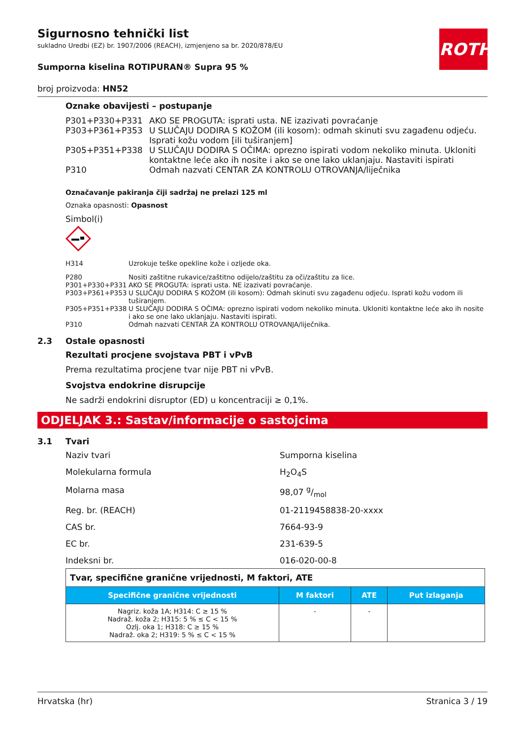ROTH
Sigurnosno tehnički list
sukladno Uredbi (EZ) br. 1907/2006 (REACH), izmjenjeno sa br. 2020/878/EU
Sumporna kiselina ROTIPURAN® Supra 95 %
broj proizvoda: HN52
Oznake obavijesti – postupanje
| P301+P330+P331 | AKO SE PROGUTA: isprati usta. NE izazivati povraćanje |
| P303+P361+P353 | U SLUČAJU DODIRA S KOŽOM (ili kosom): odmah skinuti svu zagađenu odjeću. Isprati kožu vodom [ili tuširanjem] |
| P305+P351+P338 | U SLUČAJU DODIRA S OČIMA: oprezno ispirati vodom nekoliko minuta. Ukloniti kontaktne leće ako ih nosite i ako se one lako uklanjaju. Nastaviti ispirati |
| P310 | Odmah nazvati CENTAR ZA KONTROLU OTROVANJA/liječnika |
Označavanje pakiranja čiji sadržaj ne prelazi 125 ml
Oznaka opasnosti: Opasnost
Simbol(i)
| H314 | Uzrokuje teške opekline kože i ozljede oka. |
| P280 | Nositi zaštitne rukavice/zaštitno odijelo/zaštitu za oči/zaštitu za lice. |
| P301+P330+P331 | AKO SE PROGUTA: isprati usta. NE izazivati povraćanje. |
| P303+P361+P353 | U SLUČAJU DODIRA S KOŽOM (ili kosom): Odmah skinuti svu zagađenu odjeću. Isprati kožu vodom ili tuširanjem. |
| P305+P351+P338 | U SLUČAJU DODIRA S OČIMA: oprezno ispirati vodom nekoliko minuta. Ukloniti kontaktne leće ako ih nosite i ako se one lako uklanjaju. Nastaviti ispirati. |
| P310 | Odmah nazvati CENTAR ZA KONTROLU OTROVANJA/liječnika. |
2.3 Ostale opasnosti
Rezultati procjene svojstava PBT i vPvB
Prema rezultatima procjene tvar nije PBT ni vPvB.
Svojstva endokrine disrupcije
Ne sadrži endokrini disruptor (ED) u koncentraciji ≥ 0,1%.
ODJELJAK 3.: Sastav/informacije o sastojcima
3.1 Tvari
Naziv tvari Sumporna kiselina
Molekularna formula H<sub>2</sub>O<sub>4</sub>S
Molarna masa 98,07 g/mol
Reg. br. (REACH) 01-2119458838-20-xxxx
CAS br. 7664-93-9
EC br. 231-639-5
Indeksni br. 016-020-00-8
| Tvar, specifične granične vrijednosti, M faktori, ATE | | | |
| Specifične granične vrijednosti | M faktori | ATE | Put izlaganja |
| Nagriz. koža 1A; H314: C ≥ 15 % Nadraž. koža 2; H315: 5 % ≤ C < 15 % Ozlj. oka 1; H318: C ≥ 15 % Nadraž. oka 2; H319: 5 % ≤ C < 15 % | - | - | |
Hrvatska (hr) Stranica 3 / 19